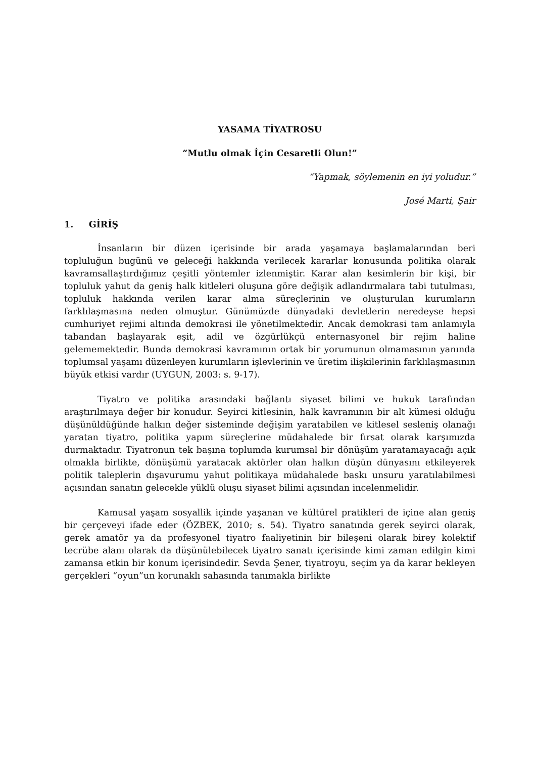YASAMA TİYATROSU
“Mutlu olmak İçin Cesaretli Olun!”
“Yapmak, söylemenin en iyi yoludur.”
José Marti, Şair
1. GİRİŞ
İnsanların bir düzen içerisinde bir arada yaşamaya başlamalarından beri topluluğun bugünü ve geleceği hakkında verilecek kararlar konusunda politika olarak kavramsallaştırdığımız çeşitli yöntemler izlenmiştir. Karar alan kesimlerin bir kişi, bir topluluk yahut da geniş halk kitleleri oluşuna göre değişik adlandırmalara tabi tutulması, topluluk hakkında verilen karar alma süreçlerinin ve oluşturulan kurumların farklılaşmasına neden olmuştur. Günümüzde dünyadaki devletlerin neredeyse hepsi cumhuriyet rejimi altında demokrasi ile yönetilmektedir. Ancak demokrasi tam anlamıyla tabandan başlayarak eşit, adil ve özgürlükçü enternasyonel bir rejim haline gelememektedir. Bunda demokrasi kavramının ortak bir yorumunun olmamasının yanında toplumsal yaşamı düzenleyen kurumların işlevlerinin ve üretim ilişkilerinin farklılaşmasının büyük etkisi vardır (UYGUN, 2003: s. 9-17).
Tiyatro ve politika arasındaki bağlantı siyaset bilimi ve hukuk tarafından araştırılmaya değer bir konudur. Seyirci kitlesinin, halk kavramının bir alt kümesi olduğu düşünüldüğünde halkın değer sisteminde değişim yaratabilen ve kitlesel sesleniş olanağı yaratan tiyatro, politika yapım süreçlerine müdahalede bir fırsat olarak karşımızda durmaktadır. Tiyatronun tek başına toplumda kurumsal bir dönüşüm yaratamayacağı açık olmakla birlikte, dönüşümü yaratacak aktörler olan halkın düşün dünyasını etkileyerek politik taleplerin dışavurumu yahut politikaya müdahalede baskı unsuru yaratılabilmesi açısından sanatın gelecekle yüklü oluşu siyaset bilimi açısından incelenmelidir.
Kamusal yaşam sosyallik içinde yaşanan ve kültürel pratikleri de içine alan geniş bir çerçeveyi ifade eder (ÖZBEK, 2010; s. 54). Tiyatro sanatında gerek seyirci olarak, gerek amatör ya da profesyonel tiyatro faaliyetinin bir bileşeni olarak birey kolektif tecrübe alanı olarak da düşünülebilecek tiyatro sanatı içerisinde kimi zaman edilgin kimi zamansa etkin bir konum içerisindedir. Sevda Şener, tiyatroyu, seçim ya da karar bekleyen gerçekleri “oyun”un korunaklı sahasında tanımakla birlikte